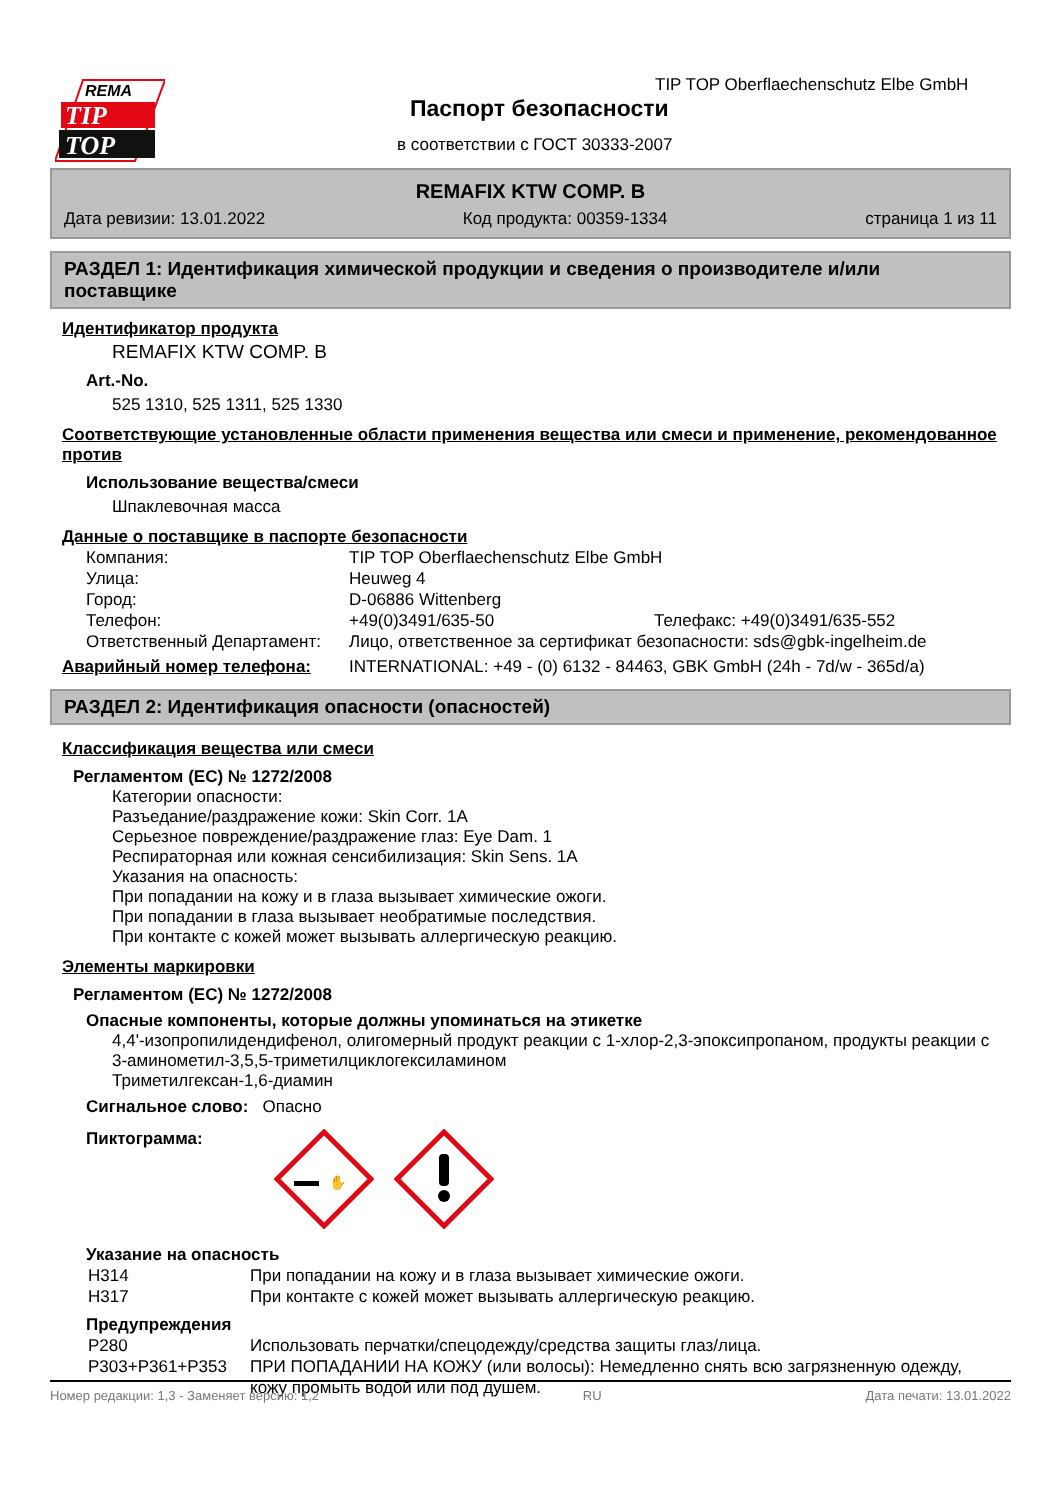REMA
TIP
TOP
TIP TOP Oberflaechenschutz Elbe GmbH
Паспорт безопасности
в соответствии с ГОСТ 30333-2007
REMAFIX KTW COMP. B
Дата ревизии: 13.01.2022 Код продукта: 00359-1334 страница 1 из 11
РАЗДЕЛ 1: Идентификация химической продукции и сведения о производителе и/или поставщике
Идентификатор продукта
REMAFIX KTW COMP. B
Art.-No.
525 1310, 525 1311, 525 1330
Соответствующие установленные области применения вещества или смеси и применение, рекомендованное против
Использование вещества/смеси
Шпаклевочная масса
Данные о поставщике в паспорте безопасности
| Компания: | TIP TOP Oberflaechenschutz Elbe GmbH | |
| Улица: | Heuweg 4 | |
| Город: | D-06886 Wittenberg | |
| Телефон: | +49(0)3491/635-50 | Телефакс: +49(0)3491/635-552 |
| Ответственный Департамент: | Лицо, ответственное за сертификат безопасности: sds@gbk-ingelheim.de | |
| Аварийный номер телефона: | INTERNATIONAL: +49 - (0) 6132 - 84463, GBK GmbH (24h - 7d/w - 365d/a) | |
РАЗДЕЛ 2: Идентификация опасности (опасностей)
Классификация вещества или смеси
Регламентом (ЕС) № 1272/2008
Категории опасности:
Разъедание/раздражение кожи: Skin Corr. 1A
Серьезное повреждение/раздражение глаз: Eye Dam. 1
Респираторная или кожная сенсибилизация: Skin Sens. 1A
Указания на опасность:
При попадании на кожу и в глаза вызывает химические ожоги.
При попадании в глаза вызывает необратимые последствия.
При контакте с кожей может вызывать аллергическую реакцию.
Элементы маркировки
Регламентом (ЕС) № 1272/2008
Опасные компоненты, которые должны упоминаться на этикетке
4,4'-изопропилидендифенол, олигомерный продукт реакции с 1-хлор-2,3-эпоксипропаном, продукты реакции с 3-аминометил-3,5,5-триметилциклогексиламином
Триметилгексан-1,6-диамин
Сигнальное слово: Опасно
Пиктограмма:
✋
Указание на опасность
| H314 | При попадании на кожу и в глаза вызывает химические ожоги. |
| H317 | При контакте с кожей может вызывать аллергическую реакцию. |
Предупреждения
| P280 | Использовать перчатки/спецодежду/средства защиты глаз/лица. |
| P303+P361+P353 | ПРИ ПОПАДАНИИ НА КОЖУ (или волосы): Немедленно снять всю загрязненную одежду, кожу промыть водой или под душем. |
Номер редакции: 1,3 - Заменяет версию: 1,2 RU Дата печати: 13.01.2022